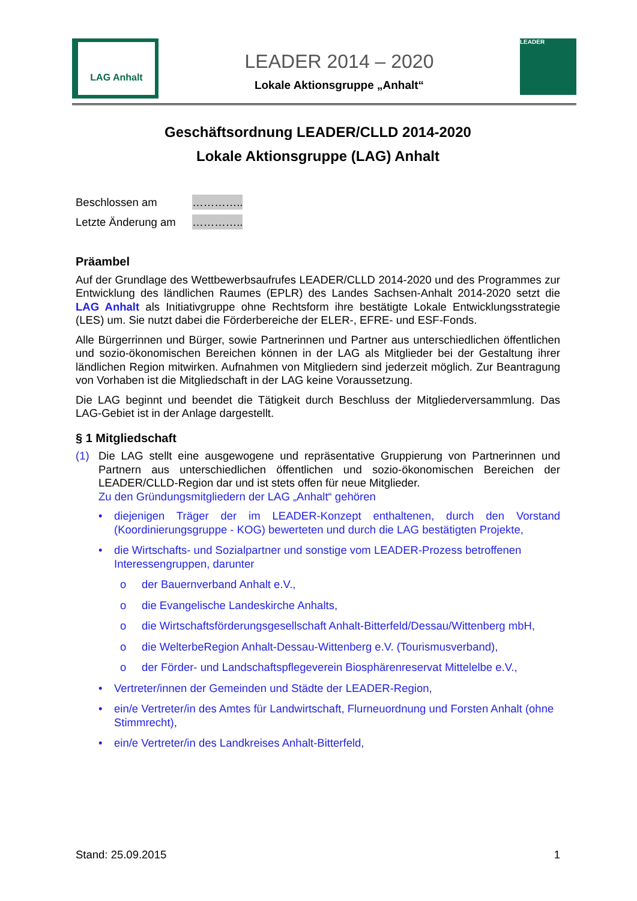LAG Anhalt
LEADER 2014 – 2020
Lokale Aktionsgruppe „Anhalt“
LEADER
Geschäftsordnung LEADER/CLLD 2014-2020
Lokale Aktionsgruppe (LAG) Anhalt
Beschlossen am …………..
Letzte Änderung am …………..
Präambel
Auf der Grundlage des Wettbewerbsaufrufes LEADER/CLLD 2014-2020 und des Programmes zur Entwicklung des ländlichen Raumes (EPLR) des Landes Sachsen-Anhalt 2014-2020 setzt die LAG Anhalt als Initiativgruppe ohne Rechtsform ihre bestätigte Lokale Entwicklungsstrategie (LES) um. Sie nutzt dabei die Förderbereiche der ELER-, EFRE- und ESF-Fonds.
Alle Bürgerrinnen und Bürger, sowie Partnerinnen und Partner aus unterschiedlichen öffentlichen und sozio-ökonomischen Bereichen können in der LAG als Mitglieder bei der Gestaltung ihrer ländlichen Region mitwirken. Aufnahmen von Mitgliedern sind jederzeit möglich. Zur Beantragung von Vorhaben ist die Mitgliedschaft in der LAG keine Voraussetzung.
Die LAG beginnt und beendet die Tätigkeit durch Beschluss der Mitgliederversammlung. Das LAG-Gebiet ist in der Anlage dargestellt.
§ 1 Mitgliedschaft
(1) Die LAG stellt eine ausgewogene und repräsentative Gruppierung von Partnerinnen und Partnern aus unterschiedlichen öffentlichen und sozio-ökonomischen Bereichen der LEADER/CLLD-Region dar und ist stets offen für neue Mitglieder.
Zu den Gründungsmitgliedern der LAG „Anhalt“ gehören
• diejenigen Träger der im LEADER-Konzept enthaltenen, durch den Vorstand (Koordinierungsgruppe - KOG) bewerteten und durch die LAG bestätigten Projekte,
• die Wirtschafts- und Sozialpartner und sonstige vom LEADER-Prozess betroffenen Interessengruppen, darunter
o der Bauernverband Anhalt e.V.,
o die Evangelische Landeskirche Anhalts,
o die Wirtschaftsförderungsgesellschaft Anhalt-Bitterfeld/Dessau/Wittenberg mbH,
o die WelterbeRegion Anhalt-Dessau-Wittenberg e.V. (Tourismusverband),
o der Förder- und Landschaftspflegeverein Biosphärenreservat Mittelelbe e.V.,
• Vertreter/innen der Gemeinden und Städte der LEADER-Region,
• ein/e Vertreter/in des Amtes für Landwirtschaft, Flurneuordnung und Forsten Anhalt (ohne Stimmrecht),
• ein/e Vertreter/in des Landkreises Anhalt-Bitterfeld,
Stand: 25.09.2015 1